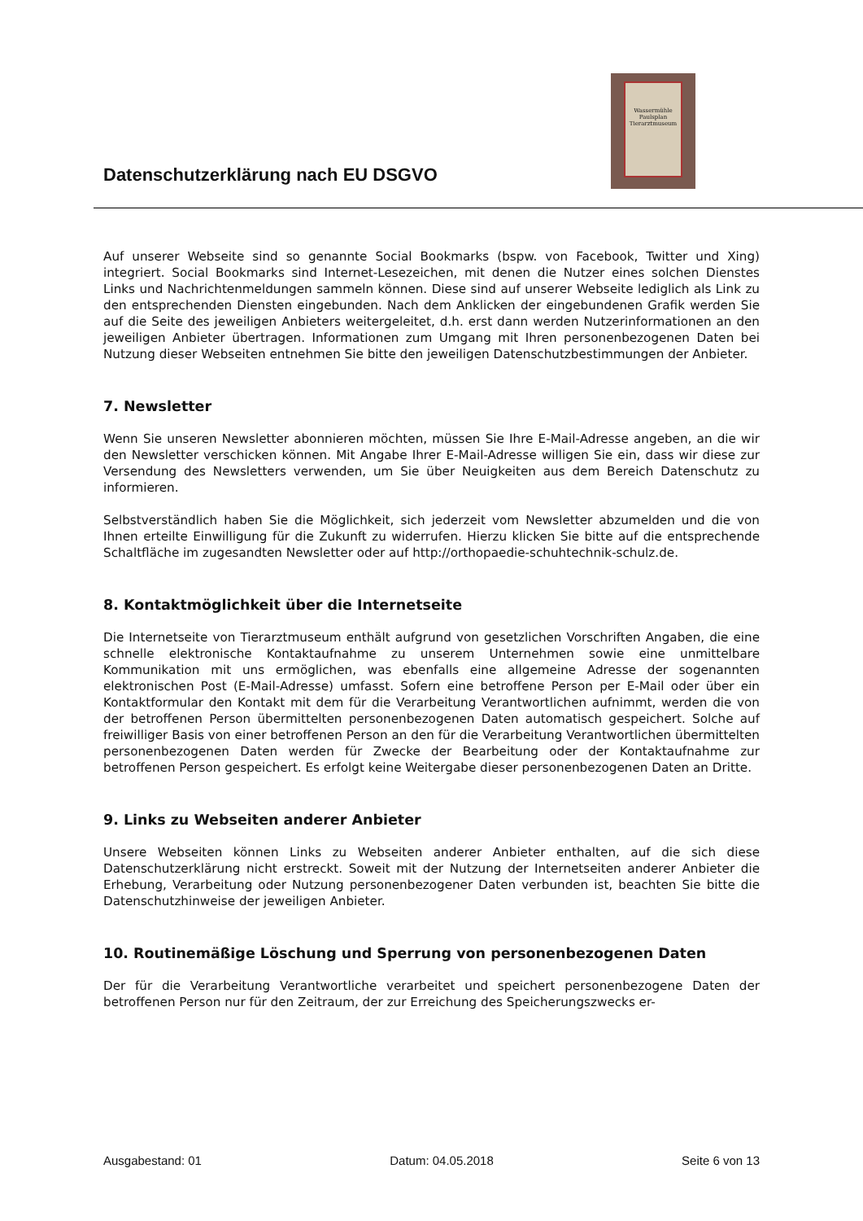Datenschutzerklärung nach EU DSGVO
Wassermühle Paulsplan Tierarztmuseum
Auf unserer Webseite sind so genannte Social Bookmarks (bspw. von Facebook, Twitter und Xing) integriert. Social Bookmarks sind Internet-Lesezeichen, mit denen die Nutzer eines solchen Dienstes Links und Nachrichtenmeldungen sammeln können. Diese sind auf unserer Webseite lediglich als Link zu den entsprechenden Diensten eingebunden. Nach dem Anklicken der eingebundenen Grafik werden Sie auf die Seite des jeweiligen Anbieters weitergeleitet, d.h. erst dann werden Nutzerinformationen an den jeweiligen Anbieter übertragen. Informationen zum Umgang mit Ihren personenbezogenen Daten bei Nutzung dieser Webseiten entnehmen Sie bitte den jeweiligen Datenschutzbestimmungen der Anbieter.
7. Newsletter
Wenn Sie unseren Newsletter abonnieren möchten, müssen Sie Ihre E-Mail-Adresse angeben, an die wir den Newsletter verschicken können. Mit Angabe Ihrer E-Mail-Adresse willigen Sie ein, dass wir diese zur Versendung des Newsletters verwenden, um Sie über Neuigkeiten aus dem Bereich Datenschutz zu informieren.
Selbstverständlich haben Sie die Möglichkeit, sich jederzeit vom Newsletter abzumelden und die von Ihnen erteilte Einwilligung für die Zukunft zu widerrufen. Hierzu klicken Sie bitte auf die entsprechende Schaltfläche im zugesandten Newsletter oder auf http://orthopaedie-schuhtechnik-schulz.de.
8. Kontaktmöglichkeit über die Internetseite
Die Internetseite von Tierarztmuseum enthält aufgrund von gesetzlichen Vorschriften Angaben, die eine schnelle elektronische Kontaktaufnahme zu unserem Unternehmen sowie eine unmittelbare Kommunikation mit uns ermöglichen, was ebenfalls eine allgemeine Adresse der sogenannten elektronischen Post (E-Mail-Adresse) umfasst. Sofern eine betroffene Person per E-Mail oder über ein Kontaktformular den Kontakt mit dem für die Verarbeitung Verantwortlichen aufnimmt, werden die von der betroffenen Person übermittelten personenbezogenen Daten automatisch gespeichert. Solche auf freiwilliger Basis von einer betroffenen Person an den für die Verarbeitung Verantwortlichen übermittelten personenbezogenen Daten werden für Zwecke der Bearbeitung oder der Kontaktaufnahme zur betroffenen Person gespeichert. Es erfolgt keine Weitergabe dieser personenbezogenen Daten an Dritte.
9. Links zu Webseiten anderer Anbieter
Unsere Webseiten können Links zu Webseiten anderer Anbieter enthalten, auf die sich diese Datenschutzerklärung nicht erstreckt. Soweit mit der Nutzung der Internetseiten anderer Anbieter die Erhebung, Verarbeitung oder Nutzung personenbezogener Daten verbunden ist, beachten Sie bitte die Datenschutzhinweise der jeweiligen Anbieter.
10. Routinemäßige Löschung und Sperrung von personenbezogenen Daten
Der für die Verarbeitung Verantwortliche verarbeitet und speichert personenbezogene Daten der betroffenen Person nur für den Zeitraum, der zur Erreichung des Speicherungszwecks er-
Ausgabestand: 01 Datum: 04.05.2018 Seite 6 von 13